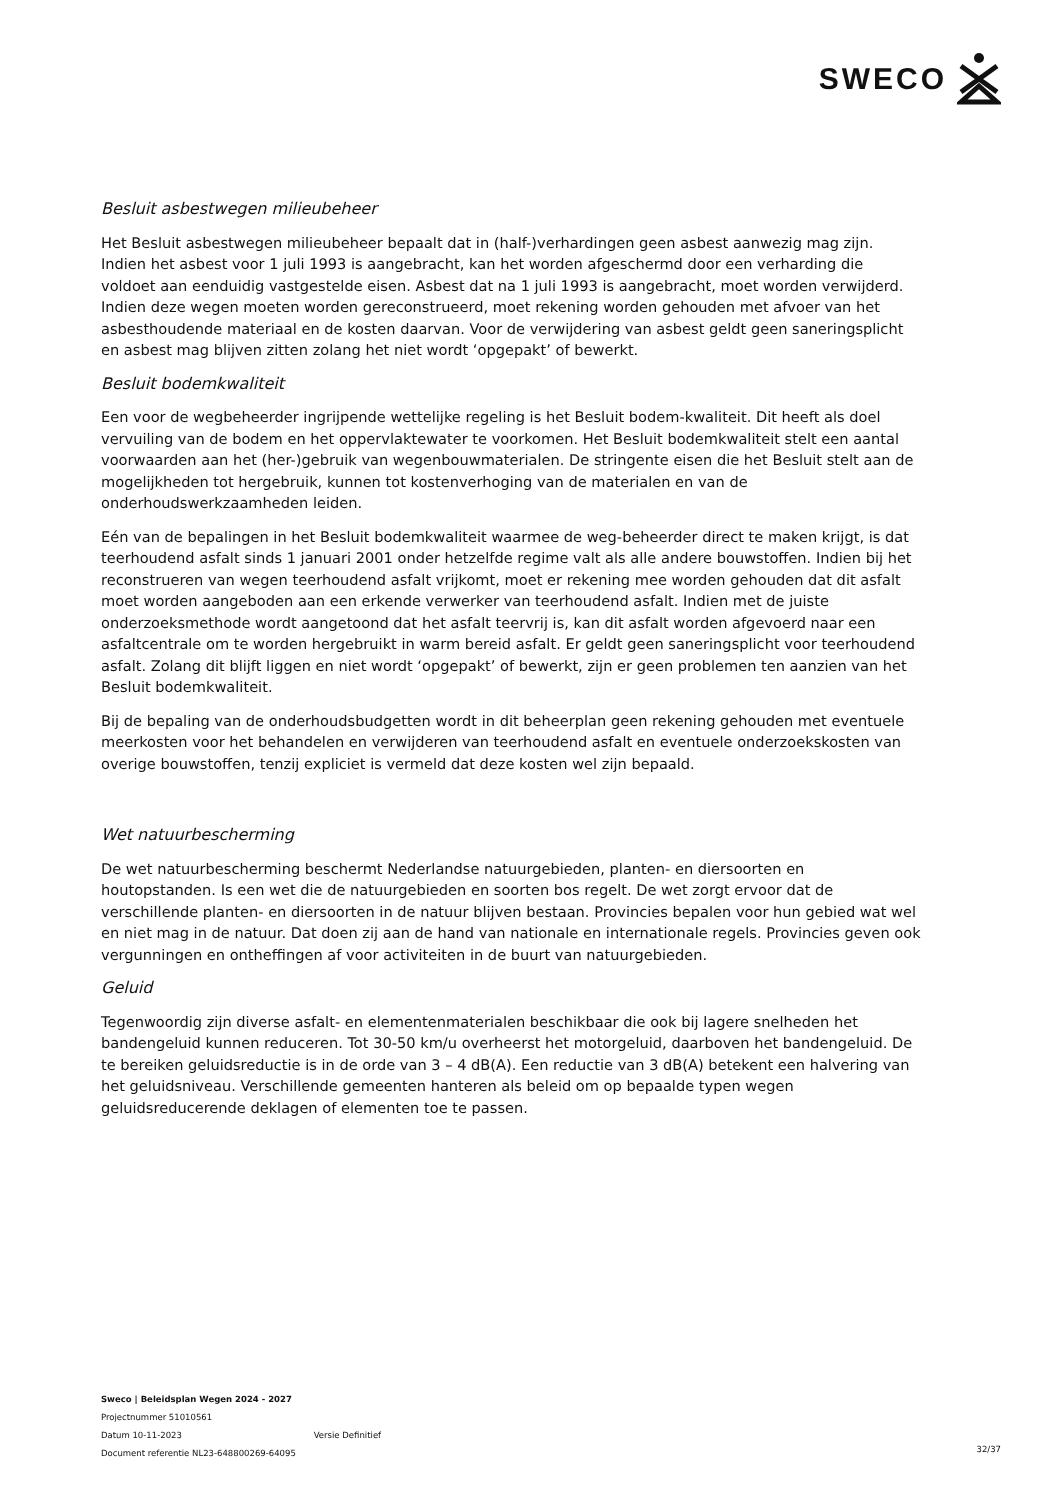SWECO
Besluit asbestwegen milieubeheer
Het Besluit asbestwegen milieubeheer bepaalt dat in (half-)verhardingen geen asbest aanwezig mag zijn. Indien het asbest voor 1 juli 1993 is aangebracht, kan het worden afgeschermd door een verharding die voldoet aan eenduidig vastgestelde eisen. Asbest dat na 1 juli 1993 is aangebracht, moet worden verwijderd. Indien deze wegen moeten worden gereconstrueerd, moet rekening worden gehouden met afvoer van het asbesthoudende materiaal en de kosten daarvan. Voor de verwijdering van asbest geldt geen saneringsplicht en asbest mag blijven zitten zolang het niet wordt ‘opgepakt’ of bewerkt.
Besluit bodemkwaliteit
Een voor de wegbeheerder ingrijpende wettelijke regeling is het Besluit bodem-kwaliteit. Dit heeft als doel vervuiling van de bodem en het oppervlaktewater te voorkomen. Het Besluit bodemkwaliteit stelt een aantal voorwaarden aan het (her-)gebruik van wegenbouwmaterialen. De stringente eisen die het Besluit stelt aan de mogelijkheden tot hergebruik, kunnen tot kostenverhoging van de materialen en van de onderhoudswerkzaamheden leiden.
Eén van de bepalingen in het Besluit bodemkwaliteit waarmee de weg-beheerder direct te maken krijgt, is dat teerhoudend asfalt sinds 1 januari 2001 onder hetzelfde regime valt als alle andere bouwstoffen. Indien bij het reconstrueren van wegen teerhoudend asfalt vrijkomt, moet er rekening mee worden gehouden dat dit asfalt moet worden aangeboden aan een erkende verwerker van teerhoudend asfalt. Indien met de juiste onderzoeksmethode wordt aangetoond dat het asfalt teervrij is, kan dit asfalt worden afgevoerd naar een asfaltcentrale om te worden hergebruikt in warm bereid asfalt. Er geldt geen saneringsplicht voor teerhoudend asfalt. Zolang dit blijft liggen en niet wordt ‘opgepakt’ of bewerkt, zijn er geen problemen ten aanzien van het Besluit bodemkwaliteit.
Bij de bepaling van de onderhoudsbudgetten wordt in dit beheerplan geen rekening gehouden met eventuele meerkosten voor het behandelen en verwijderen van teerhoudend asfalt en eventuele onderzoekskosten van overige bouwstoffen, tenzij expliciet is vermeld dat deze kosten wel zijn bepaald.
Wet natuurbescherming
De wet natuurbescherming beschermt Nederlandse natuurgebieden, planten- en diersoorten en houtopstanden. Is een wet die de natuurgebieden en soorten bos regelt. De wet zorgt ervoor dat de verschillende planten- en diersoorten in de natuur blijven bestaan. Provincies bepalen voor hun gebied wat wel en niet mag in de natuur. Dat doen zij aan de hand van nationale en internationale regels. Provincies geven ook vergunningen en ontheffingen af voor activiteiten in de buurt van natuurgebieden.
Geluid
Tegenwoordig zijn diverse asfalt- en elementenmaterialen beschikbaar die ook bij lagere snelheden het bandengeluid kunnen reduceren. Tot 30-50 km/u overheerst het motorgeluid, daarboven het bandengeluid. De te bereiken geluidsreductie is in de orde van 3 – 4 dB(A). Een reductie van 3 dB(A) betekent een halvering van het geluidsniveau. Verschillende gemeenten hanteren als beleid om op bepaalde typen wegen geluidsreducerende deklagen of elementen toe te passen.
Sweco | Beleidsplan Wegen 2024 - 2027
Projectnummer 51010561
Datum 10-11-2023 Versie Definitief
Document referentie NL23-648800269-64095
32/37